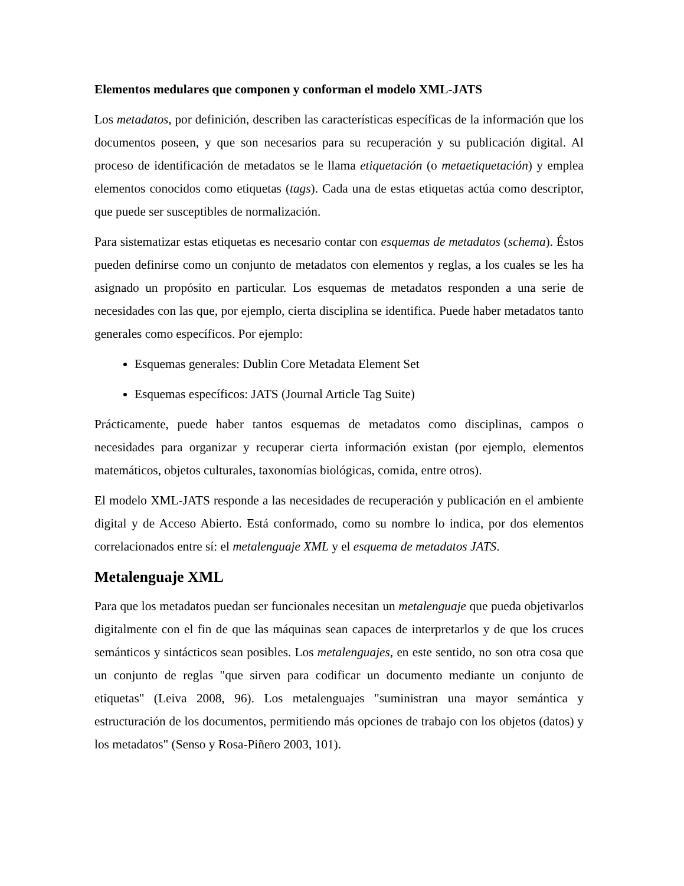Elementos medulares que componen y conforman el modelo XML-JATS
Los metadatos, por definición, describen las características específicas de la información que los documentos poseen, y que son necesarios para su recuperación y su publicación digital. Al proceso de identificación de metadatos se le llama etiquetación (o metaetiquetación) y emplea elementos conocidos como etiquetas (tags). Cada una de estas etiquetas actúa como descriptor, que puede ser susceptibles de normalización.
Para sistematizar estas etiquetas es necesario contar con esquemas de metadatos (schema). Éstos pueden definirse como un conjunto de metadatos con elementos y reglas, a los cuales se les ha asignado un propósito en particular. Los esquemas de metadatos responden a una serie de necesidades con las que, por ejemplo, cierta disciplina se identifica. Puede haber metadatos tanto generales como específicos. Por ejemplo:
Esquemas generales: Dublin Core Metadata Element Set
Esquemas específicos: JATS (Journal Article Tag Suite)
Prácticamente, puede haber tantos esquemas de metadatos como disciplinas, campos o necesidades para organizar y recuperar cierta información existan (por ejemplo, elementos matemáticos, objetos culturales, taxonomías biológicas, comida, entre otros).
El modelo XML-JATS responde a las necesidades de recuperación y publicación en el ambiente digital y de Acceso Abierto. Está conformado, como su nombre lo indica, por dos elementos correlacionados entre sí: el metalenguaje XML y el esquema de metadatos JATS.
Metalenguaje XML
Para que los metadatos puedan ser funcionales necesitan un metalenguaje que pueda objetivarlos digitalmente con el fin de que las máquinas sean capaces de interpretarlos y de que los cruces semánticos y sintácticos sean posibles. Los metalenguajes, en este sentido, no son otra cosa que un conjunto de reglas "que sirven para codificar un documento mediante un conjunto de etiquetas" (Leiva 2008, 96). Los metalenguajes "suministran una mayor semántica y estructuración de los documentos, permitiendo más opciones de trabajo con los objetos (datos) y los metadatos" (Senso y Rosa-Piñero 2003, 101).